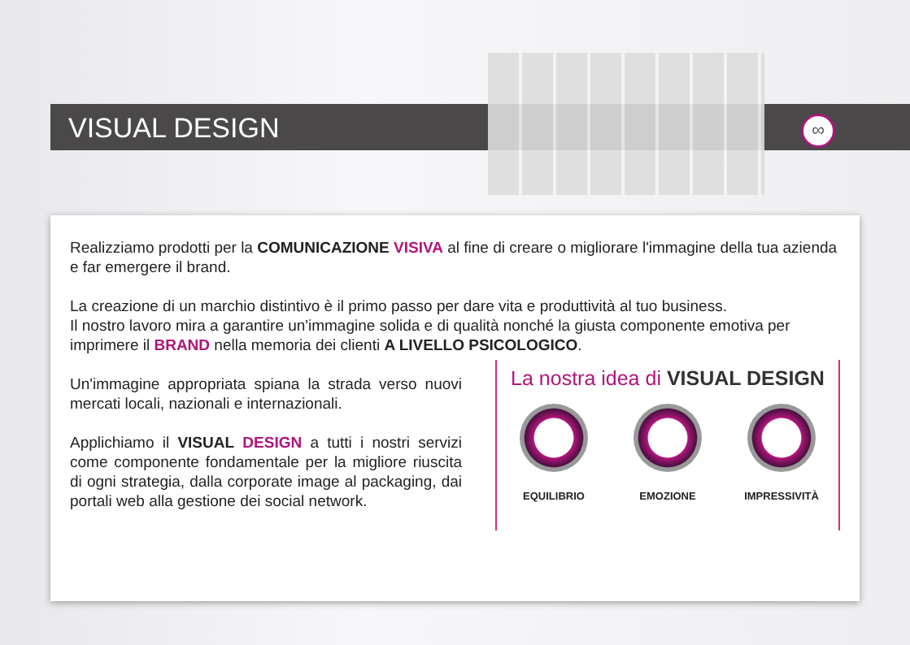∞
VISUAL DESIGN
Realizziamo prodotti per la COMUNICAZIONE VISIVA al fine di creare o migliorare l'immagine della tua azienda e far emergere il brand.
La creazione di un marchio distintivo è il primo passo per dare vita e produttività al tuo business.
Il nostro lavoro mira a garantire un'immagine solida e di qualità nonché la giusta componente emotiva per imprimere il BRAND nella memoria dei clienti A LIVELLO PSICOLOGICO.
Un'immagine appropriata spiana la strada verso nuovi mercati locali, nazionali e internazionali.
Applichiamo il VISUAL DESIGN a tutti i nostri servizi come componente fondamentale per la migliore riuscita di ogni strategia, dalla corporate image al packaging, dai portali web alla gestione dei social network.
La nostra idea di VISUAL DESIGN
EQUILIBRIO EMOZIONE IMPRESSIVITÀ